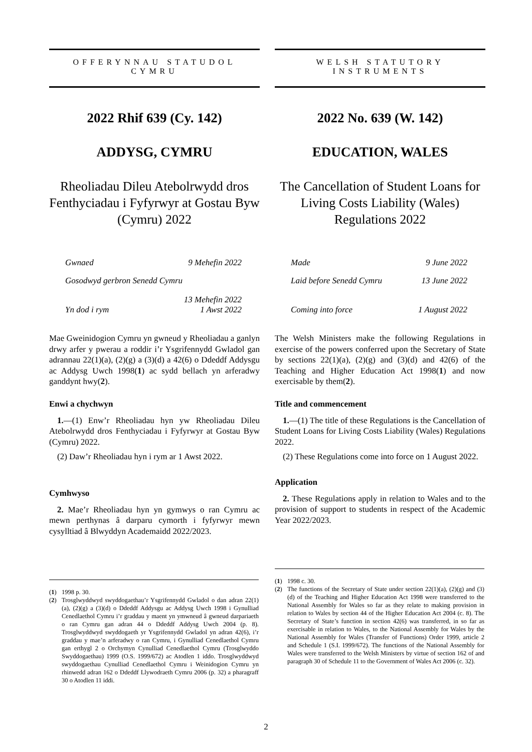OFFERYNNAU STATUDOL
CYMRU
2022 Rhif 639 (Cy. 142)
ADDYSG, CYMRU
Rheoliadau Dileu Atebolrwydd dros Fenthyciadau i Fyfyrwyr at Gostau Byw (Cymru) 2022
Gwnaed 9 Mehefin 2022
Gosodwyd gerbron Senedd Cymru 13 Mehefin 2022
Yn dod i rym 1 Awst 2022
Mae Gweinidogion Cymru yn gwneud y Rheoliadau a ganlyn drwy arfer y pwerau a roddir i’r Ysgrifennydd Gwladol gan adrannau 22(1)(a), (2)(g) a (3)(d) a 42(6) o Ddeddf Addysgu ac Addysg Uwch 1998(1) ac sydd bellach yn arferadwy ganddynt hwy(2).
Enwi a chychwyn
1.—(1) Enw’r Rheoliadau hyn yw Rheoliadau Dileu Atebolrwydd dros Fenthyciadau i Fyfyrwyr at Gostau Byw (Cymru) 2022.
(2) Daw’r Rheoliadau hyn i rym ar 1 Awst 2022.
Cymhwyso
2. Mae’r Rheoliadau hyn yn gymwys o ran Cymru ac mewn perthynas â darparu cymorth i fyfyrwyr mewn cysylltiad â Blwyddyn Academaidd 2022/2023.
(1) 1998 p. 30.
(2) Trosglwyddwyd swyddogaethau’r Ysgrifennydd Gwladol o dan adran 22(1)(a), (2)(g) a (3)(d) o Ddeddf Addysgu ac Addysg Uwch 1998 i Gynulliad Cenedlaethol Cymru i’r graddau y maent yn ymwneud â gwneud darpariaeth o ran Cymru gan adran 44 o Ddeddf Addysg Uwch 2004 (p. 8). Trosglwyddwyd swyddogaeth yr Ysgrifennydd Gwladol yn adran 42(6), i’r graddau y mae’n arferadwy o ran Cymru, i Gynulliad Cenedlaethol Cymru gan erthygl 2 o Orchymyn Cynulliad Cenedlaethol Cymru (Trosglwyddo Swyddogaethau) 1999 (O.S. 1999/672) ac Atodlen 1 iddo. Trosglwyddwyd swyddogaethau Cynulliad Cenedlaethol Cymru i Weinidogion Cymru yn rhinwedd adran 162 o Ddeddf Llywodraeth Cymru 2006 (p. 32) a pharagraff 30 o Atodlen 11 iddi.
WELSH STATUTORY
INSTRUMENTS
2022 No. 639 (W. 142)
EDUCATION, WALES
The Cancellation of Student Loans for Living Costs Liability (Wales) Regulations 2022
Made 9 June 2022
Laid before Senedd Cymru 13 June 2022
Coming into force 1 August 2022
The Welsh Ministers make the following Regulations in exercise of the powers conferred upon the Secretary of State by sections 22(1)(a), (2)(g) and (3)(d) and 42(6) of the Teaching and Higher Education Act 1998(1) and now exercisable by them(2).
Title and commencement
1.—(1) The title of these Regulations is the Cancellation of Student Loans for Living Costs Liability (Wales) Regulations 2022.
(2) These Regulations come into force on 1 August 2022.
Application
2. These Regulations apply in relation to Wales and to the provision of support to students in respect of the Academic Year 2022/2023.
(1) 1998 c. 30.
(2) The functions of the Secretary of State under section 22(1)(a), (2)(g) and (3)(d) of the Teaching and Higher Education Act 1998 were transferred to the National Assembly for Wales so far as they relate to making provision in relation to Wales by section 44 of the Higher Education Act 2004 (c. 8). The Secretary of State’s function in section 42(6) was transferred, in so far as exercisable in relation to Wales, to the National Assembly for Wales by the National Assembly for Wales (Transfer of Functions) Order 1999, article 2 and Schedule 1 (S.I. 1999/672). The functions of the National Assembly for Wales were transferred to the Welsh Ministers by virtue of section 162 of and paragraph 30 of Schedule 11 to the Government of Wales Act 2006 (c. 32).
2